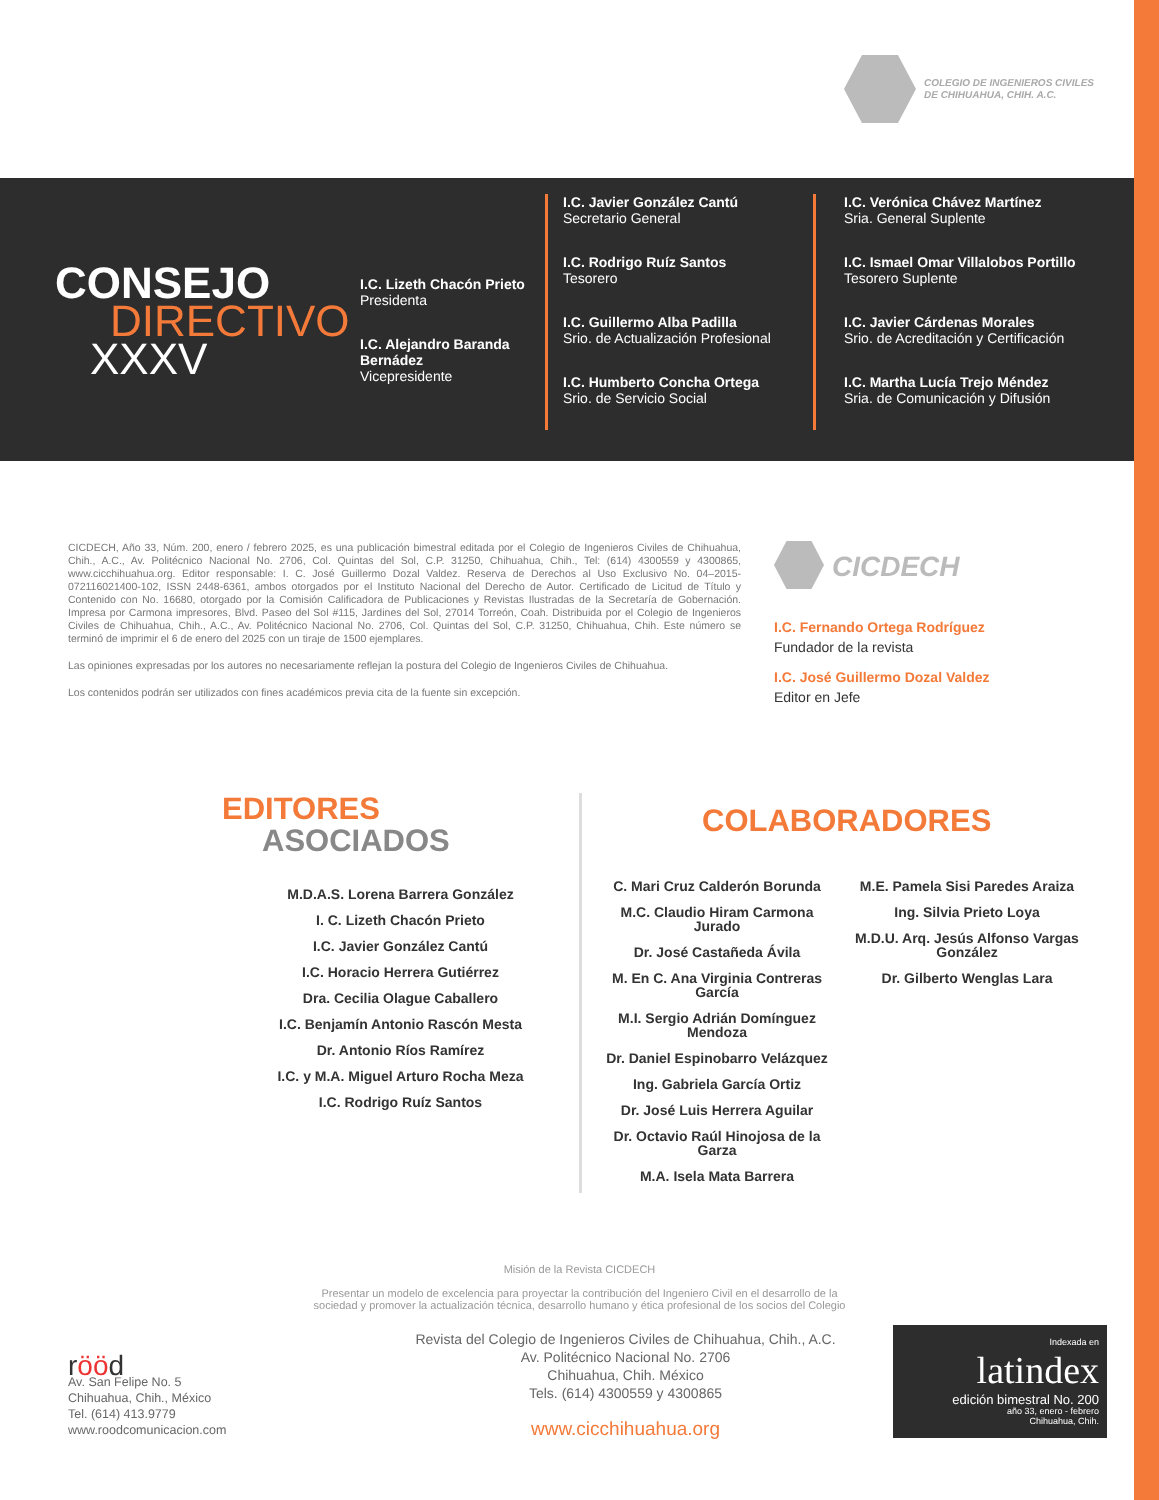COLEGIO DE INGENIEROS CIVILES
DE CHIHUAHUA, CHIH. A.C.
CONSEJO
DIRECTIVO
XXXV
I.C. Lizeth Chacón Prieto
Presidenta
I.C. Alejandro Baranda Bernádez
Vicepresidente
I.C. Javier González Cantú
Secretario General
I.C. Rodrigo Ruíz Santos
Tesorero
I.C. Guillermo Alba Padilla
Srio. de Actualización Profesional
I.C. Humberto Concha Ortega
Srio. de Servicio Social
I.C. Verónica Chávez Martínez
Sria. General Suplente
I.C. Ismael Omar Villalobos Portillo
Tesorero Suplente
I.C. Javier Cárdenas Morales
Srio. de Acreditación y Certificación
I.C. Martha Lucía Trejo Méndez
Sria. de Comunicación y Difusión
CICDECH, Año 33, Núm. 200, enero / febrero 2025, es una publicación bimestral editada por el Colegio de Ingenieros Civiles de Chihuahua, Chih., A.C., Av. Politécnico Nacional No. 2706, Col. Quintas del Sol, C.P. 31250, Chihuahua, Chih., Tel: (614) 4300559 y 4300865, www.cicchihuahua.org. Editor responsable: I. C. José Guillermo Dozal Valdez. Reserva de Derechos al Uso Exclusivo No. 04–2015-072116021400-102, ISSN 2448-6361, ambos otorgados por el Instituto Nacional del Derecho de Autor. Certificado de Licitud de Título y Contenido con No. 16680, otorgado por la Comisión Calificadora de Publicaciones y Revistas Ilustradas de la Secretaría de Gobernación. Impresa por Carmona impresores, Blvd. Paseo del Sol #115, Jardines del Sol, 27014 Torreón, Coah. Distribuida por el Colegio de Ingenieros Civiles de Chihuahua, Chih., A.C., Av. Politécnico Nacional No. 2706, Col. Quintas del Sol, C.P. 31250, Chihuahua, Chih. Este número se terminó de imprimir el 6 de enero del 2025 con un tiraje de 1500 ejemplares.
Las opiniones expresadas por los autores no necesariamente reflejan la postura del Colegio de Ingenieros Civiles de Chihuahua.
Los contenidos podrán ser utilizados con fines académicos previa cita de la fuente sin excepción.
CICDECH
I.C. Fernando Ortega Rodríguez
Fundador de la revista
I.C. José Guillermo Dozal Valdez
Editor en Jefe
EDITORES
ASOCIADOS
M.D.A.S. Lorena Barrera González
I. C. Lizeth Chacón Prieto
I.C. Javier González Cantú
I.C. Horacio Herrera Gutiérrez
Dra. Cecilia Olague Caballero
I.C. Benjamín Antonio Rascón Mesta
Dr. Antonio Ríos Ramírez
I.C. y M.A. Miguel Arturo Rocha Meza
I.C. Rodrigo Ruíz Santos
COLABORADORES
C. Mari Cruz Calderón Borunda
M.C. Claudio Hiram Carmona Jurado
Dr. José Castañeda Ávila
M. En C. Ana Virginia Contreras García
M.I. Sergio Adrián Domínguez Mendoza
Dr. Daniel Espinobarro Velázquez
Ing. Gabriela García Ortiz
Dr. José Luis Herrera Aguilar
Dr. Octavio Raúl Hinojosa de la Garza
M.A. Isela Mata Barrera
M.E. Pamela Sisi Paredes Araiza
Ing. Silvia Prieto Loya
M.D.U. Arq. Jesús Alfonso Vargas González
Dr. Gilberto Wenglas Lara
Misión de la Revista CICDECH
Presentar un modelo de excelencia para proyectar la contribución del Ingeniero Civil en el desarrollo de la
sociedad y promover la actualización técnica, desarrollo humano y ética profesional de los socios del Colegio
rööd
Av. San Felipe No. 5
Chihuahua, Chih., México
Tel. (614) 413.9779
www.roodcomunicacion.com
Revista del Colegio de Ingenieros Civiles de Chihuahua, Chih., A.C.
Av. Politécnico Nacional No. 2706
Chihuahua, Chih. México
Tels. (614) 4300559 y 4300865
www.cicchihuahua.org
Indexada en
latindex
edición bimestral No. 200
año 33, enero - febrero
Chihuahua, Chih.